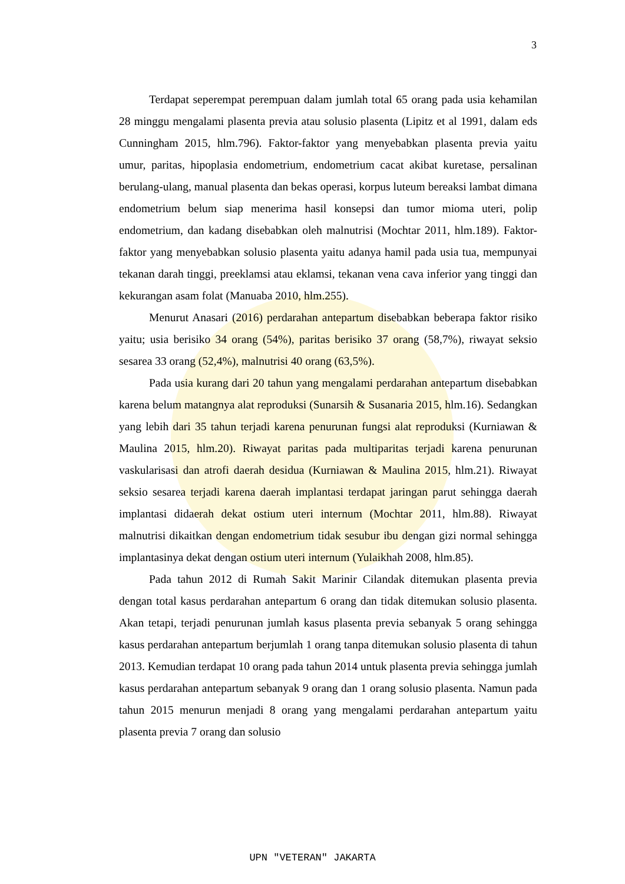3
Terdapat seperempat perempuan dalam jumlah total 65 orang pada usia kehamilan 28 minggu mengalami plasenta previa atau solusio plasenta (Lipitz et al 1991, dalam eds Cunningham 2015, hlm.796). Faktor-faktor yang menyebabkan plasenta previa yaitu umur, paritas, hipoplasia endometrium, endometrium cacat akibat kuretase, persalinan berulang-ulang, manual plasenta dan bekas operasi, korpus luteum bereaksi lambat dimana endometrium belum siap menerima hasil konsepsi dan tumor mioma uteri, polip endometrium, dan kadang disebabkan oleh malnutrisi (Mochtar 2011, hlm.189). Faktor-faktor yang menyebabkan solusio plasenta yaitu adanya hamil pada usia tua, mempunyai tekanan darah tinggi, preeklamsi atau eklamsi, tekanan vena cava inferior yang tinggi dan kekurangan asam folat (Manuaba 2010, hlm.255).
Menurut Anasari (2016) perdarahan antepartum disebabkan beberapa faktor risiko yaitu; usia berisiko 34 orang (54%), paritas berisiko 37 orang (58,7%), riwayat seksio sesarea 33 orang (52,4%), malnutrisi 40 orang (63,5%).
Pada usia kurang dari 20 tahun yang mengalami perdarahan antepartum disebabkan karena belum matangnya alat reproduksi (Sunarsih & Susanaria 2015, hlm.16). Sedangkan yang lebih dari 35 tahun terjadi karena penurunan fungsi alat reproduksi (Kurniawan & Maulina 2015, hlm.20). Riwayat paritas pada multiparitas terjadi karena penurunan vaskularisasi dan atrofi daerah desidua (Kurniawan & Maulina 2015, hlm.21). Riwayat seksio sesarea terjadi karena daerah implantasi terdapat jaringan parut sehingga daerah implantasi didaerah dekat ostium uteri internum (Mochtar 2011, hlm.88). Riwayat malnutrisi dikaitkan dengan endometrium tidak sesubur ibu dengan gizi normal sehingga implantasinya dekat dengan ostium uteri internum (Yulaikhah 2008, hlm.85).
Pada tahun 2012 di Rumah Sakit Marinir Cilandak ditemukan plasenta previa dengan total kasus perdarahan antepartum 6 orang dan tidak ditemukan solusio plasenta. Akan tetapi, terjadi penurunan jumlah kasus plasenta previa sebanyak 5 orang sehingga kasus perdarahan antepartum berjumlah 1 orang tanpa ditemukan solusio plasenta di tahun 2013. Kemudian terdapat 10 orang pada tahun 2014 untuk plasenta previa sehingga jumlah kasus perdarahan antepartum sebanyak 9 orang dan 1 orang solusio plasenta. Namun pada tahun 2015 menurun menjadi 8 orang yang mengalami perdarahan antepartum yaitu plasenta previa 7 orang dan solusio
UPN "VETERAN" JAKARTA